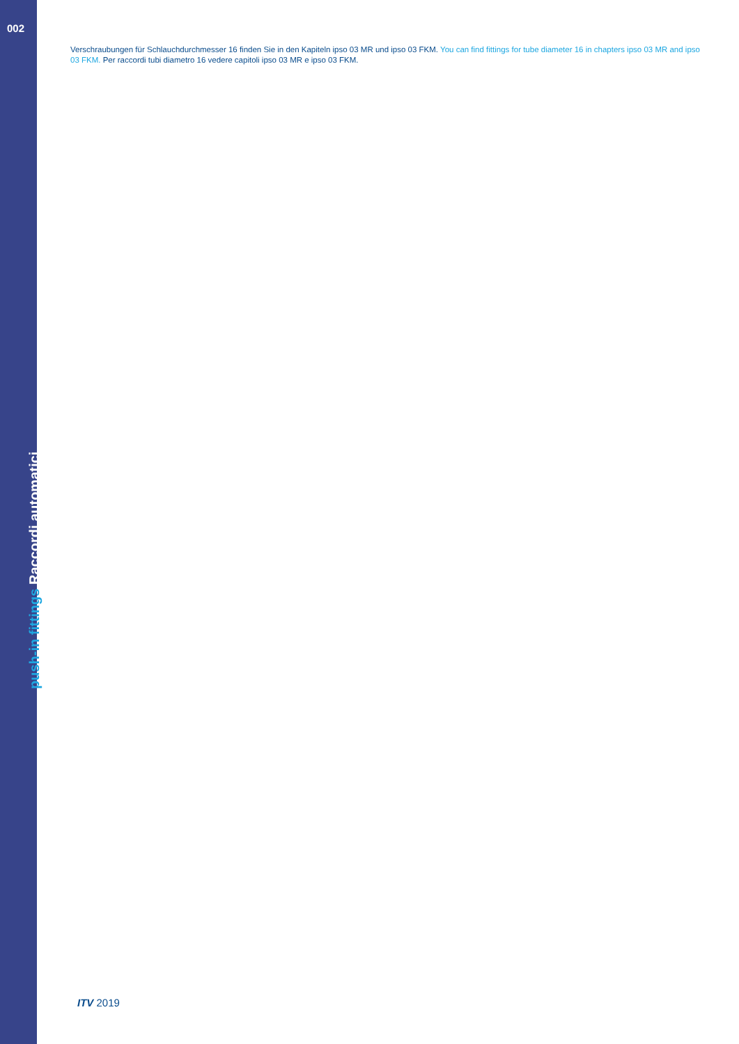002
Verschraubungen für Schlauchdurchmesser 16 finden Sie in den Kapiteln ipso 03 MR und ipso 03 FKM. You can find fittings for tube diameter 16 in chapters ipso 03 MR and ipso 03 FKM. Per raccordi tubi diametro 16 vedere capitoli ipso 03 MR e ipso 03 FKM.
push-in fittings Raccordi automatici
ITV 2019